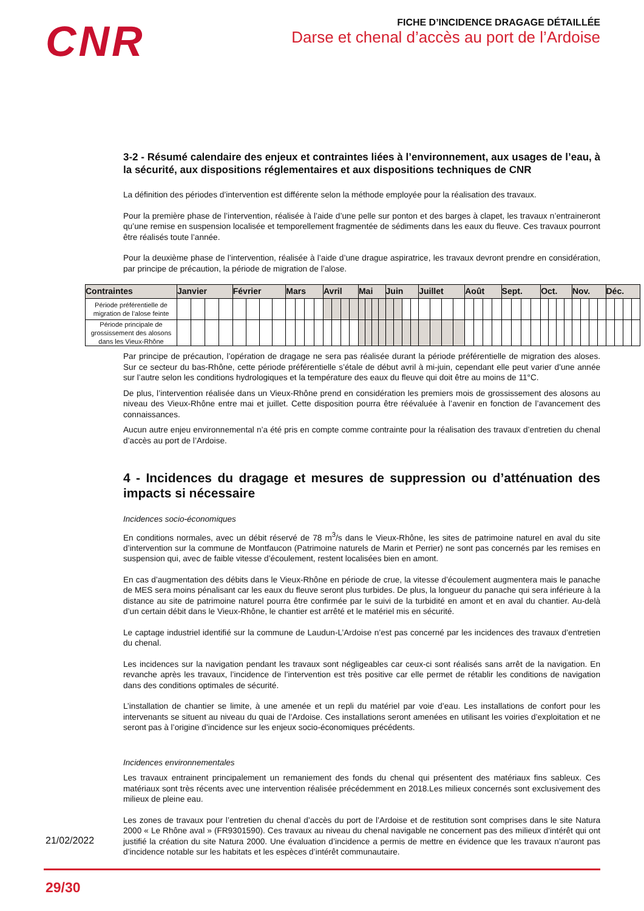CNR
FICHE D’INCIDENCE DRAGAGE DÉTAILLÉE
Darse et chenal d’accès au port de l’Ardoise
3-2 - Résumé calendaire des enjeux et contraintes liées à l’environnement, aux usages de l’eau, à la sécurité, aux dispositions réglementaires et aux dispositions techniques de CNR
La définition des périodes d’intervention est différente selon la méthode employée pour la réalisation des travaux.
Pour la première phase de l’intervention, réalisée à l’aide d’une pelle sur ponton et des barges à clapet, les travaux n’entraineront qu’une remise en suspension localisée et temporellement fragmentée de sédiments dans les eaux du fleuve. Ces travaux pourront être réalisés toute l’année.
Pour la deuxième phase de l’intervention, réalisée à l’aide d’une drague aspiratrice, les travaux devront prendre en considération, par principe de précaution, la période de migration de l’alose.
| Contraintes | Janvier | | | | Février | | | | Mars | | | | Avril | | | | Mai | | | | Juin | | | | Juillet | | | | Août | | | | Sept. | | | | Oct. | | | | Nov. | | | | Déc. | | | |
| --- | --- | --- | --- | --- | --- | --- | --- | --- | --- | --- | --- | --- | --- | --- | --- | --- | --- | --- | --- | --- | --- | --- | --- | --- | --- | --- | --- | --- | --- | --- | --- | --- | --- | --- | --- | --- | --- | --- | --- | --- | --- | --- | --- | --- | --- | --- | --- | --- |
| Période préférentielle de migration de l’alose feinte | | | | | | | | | | | | | | | | | | | | | | | | | | | | | | | | | | | | | | | | | | | | | | | | |
| Période principale de grossissement des alosons dans les Vieux-Rhône | | | | | | | | | | | | | | | | | | | | | | | | | | | | | | | | | | | | | | | | | | | | | | | | |
Par principe de précaution, l’opération de dragage ne sera pas réalisée durant la période préférentielle de migration des aloses. Sur ce secteur du bas-Rhône, cette période préférentielle s’étale de début avril à mi-juin, cependant elle peut varier d’une année sur l’autre selon les conditions hydrologiques et la température des eaux du fleuve qui doit être au moins de 11°C.
De plus, l’intervention réalisée dans un Vieux-Rhône prend en considération les premiers mois de grossissement des alosons au niveau des Vieux-Rhône entre mai et juillet. Cette disposition pourra être réévaluée à l’avenir en fonction de l’avancement des connaissances.
Aucun autre enjeu environnemental n’a été pris en compte comme contrainte pour la réalisation des travaux d’entretien du chenal d’accès au port de l’Ardoise.
4 - Incidences du dragage et mesures de suppression ou d’atténuation des impacts si nécessaire
Incidences socio-économiques
En conditions normales, avec un débit réservé de 78 m<sup>3</sup>/s dans le Vieux-Rhône, les sites de patrimoine naturel en aval du site d’intervention sur la commune de Montfaucon (Patrimoine naturels de Marin et Perrier) ne sont pas concernés par les remises en suspension qui, avec de faible vitesse d’écoulement, restent localisées bien en amont.
En cas d’augmentation des débits dans le Vieux-Rhône en période de crue, la vitesse d’écoulement augmentera mais le panache de MES sera moins pénalisant car les eaux du fleuve seront plus turbides. De plus, la longueur du panache qui sera inférieure à la distance au site de patrimoine naturel pourra être confirmée par le suivi de la turbidité en amont et en aval du chantier. Au-delà d’un certain débit dans le Vieux-Rhône, le chantier est arrêté et le matériel mis en sécurité.
Le captage industriel identifié sur la commune de Laudun-L’Ardoise n’est pas concerné par les incidences des travaux d’entretien du chenal.
Les incidences sur la navigation pendant les travaux sont négligeables car ceux-ci sont réalisés sans arrêt de la navigation. En revanche après les travaux, l’incidence de l’intervention est très positive car elle permet de rétablir les conditions de navigation dans des conditions optimales de sécurité.
L’installation de chantier se limite, à une amenée et un repli du matériel par voie d’eau. Les installations de confort pour les intervenants se situent au niveau du quai de l’Ardoise. Ces installations seront amenées en utilisant les voiries d’exploitation et ne seront pas à l’origine d’incidence sur les enjeux socio-économiques précédents.
Incidences environnementales
Les travaux entrainent principalement un remaniement des fonds du chenal qui présentent des matériaux fins sableux. Ces matériaux sont très récents avec une intervention réalisée précédemment en 2018.Les milieux concernés sont exclusivement des milieux de pleine eau.
Les zones de travaux pour l’entretien du chenal d’accès du port de l’Ardoise et de restitution sont comprises dans le site Natura 2000 « Le Rhône aval » (FR9301590). Ces travaux au niveau du chenal navigable ne concernent pas des milieux d’intérêt qui ont justifié la création du site Natura 2000. Une évaluation d’incidence a permis de mettre en évidence que les travaux n’auront pas d’incidence notable sur les habitats et les espèces d’intérêt communautaire.
21/02/2022
29/30